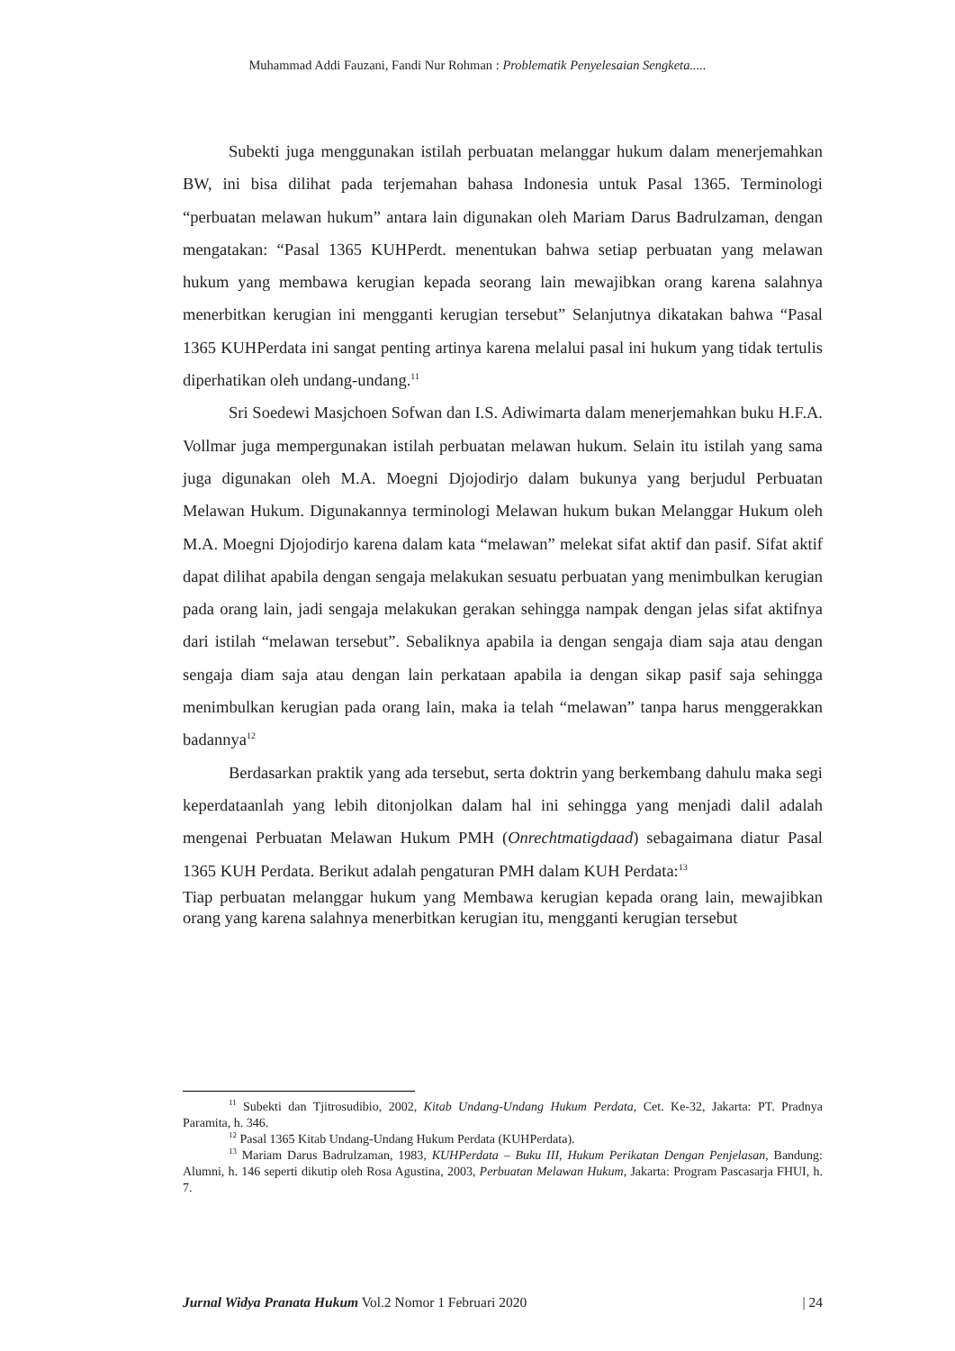Muhammad Addi Fauzani, Fandi Nur Rohman : Problematik Penyelesaian Sengketa.....
Subekti juga menggunakan istilah perbuatan melanggar hukum dalam menerjemahkan BW, ini bisa dilihat pada terjemahan bahasa Indonesia untuk Pasal 1365. Terminologi “perbuatan melawan hukum” antara lain digunakan oleh Mariam Darus Badrulzaman, dengan mengatakan: “Pasal 1365 KUHPerdt. menentukan bahwa setiap perbuatan yang melawan hukum yang membawa kerugian kepada seorang lain mewajibkan orang karena salahnya menerbitkan kerugian ini mengganti kerugian tersebut” Selanjutnya dikatakan bahwa “Pasal 1365 KUHPerdata ini sangat penting artinya karena melalui pasal ini hukum yang tidak tertulis diperhatikan oleh undang-undang.<sup>11</sup>
Sri Soedewi Masjchoen Sofwan dan I.S. Adiwimarta dalam menerjemahkan buku H.F.A. Vollmar juga mempergunakan istilah perbuatan melawan hukum. Selain itu istilah yang sama juga digunakan oleh M.A. Moegni Djojodirjo dalam bukunya yang berjudul Perbuatan Melawan Hukum. Digunakannya terminologi Melawan hukum bukan Melanggar Hukum oleh M.A. Moegni Djojodirjo karena dalam kata “melawan” melekat sifat aktif dan pasif. Sifat aktif dapat dilihat apabila dengan sengaja melakukan sesuatu perbuatan yang menimbulkan kerugian pada orang lain, jadi sengaja melakukan gerakan sehingga nampak dengan jelas sifat aktifnya dari istilah “melawan tersebut”. Sebaliknya apabila ia dengan sengaja diam saja atau dengan sengaja diam saja atau dengan lain perkataan apabila ia dengan sikap pasif saja sehingga menimbulkan kerugian pada orang lain, maka ia telah “melawan” tanpa harus menggerakkan badannya<sup>12</sup>
Berdasarkan praktik yang ada tersebut, serta doktrin yang berkembang dahulu maka segi keperdataanlah yang lebih ditonjolkan dalam hal ini sehingga yang menjadi dalil adalah mengenai Perbuatan Melawan Hukum PMH (Onrechtmatigdaad) sebagaimana diatur Pasal 1365 KUH Perdata. Berikut adalah pengaturan PMH dalam KUH Perdata:<sup>13</sup>
Tiap perbuatan melanggar hukum yang Membawa kerugian kepada orang lain, mewajibkan orang yang karena salahnya menerbitkan kerugian itu, mengganti kerugian tersebut
<sup>11</sup> Subekti dan Tjitrosudibio, 2002, Kitab Undang-Undang Hukum Perdata, Cet. Ke-32, Jakarta: PT. Pradnya Paramita, h. 346.
<sup>12</sup> Pasal 1365 Kitab Undang-Undang Hukum Perdata (KUHPerdata).
<sup>13</sup> Mariam Darus Badrulzaman, 1983, KUHPerdata – Buku III, Hukum Perikatan Dengan Penjelasan, Bandung: Alumni, h. 146 seperti dikutip oleh Rosa Agustina, 2003, Perbuatan Melawan Hukum, Jakarta: Program Pascasarja FHUI, h. 7.
Jurnal Widya Pranata Hukum Vol.2 Nomor 1 Februari 2020 | 24